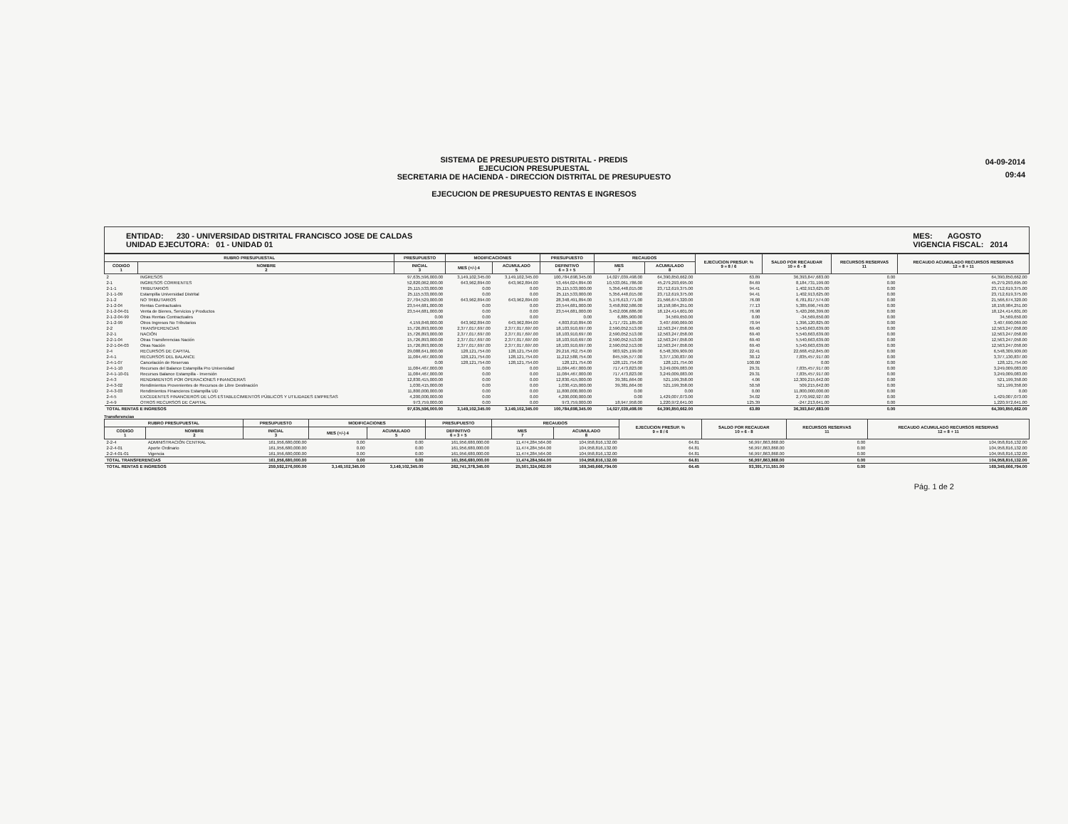SISTEMA DE PRESUPUESTO DISTRITAL - PREDIS
EJECUCION PRESUPUESTAL
SECRETARIA DE HACIENDA - DIRECCION DISTRITAL DE PRESUPUESTO
EJECUCION DE PRESUPUESTO RENTAS E INGRESOS
04-09-2014
09:44
ENTIDAD: 230 - UNIVERSIDAD DISTRITAL FRANCISCO JOSE DE CALDAS
UNIDAD EJECUTORA: 01 - UNIDAD 01
MES: AGOSTO
VIGENCIA FISCAL: 2014
| RUBRO PRESUPUESTAL | | PRESUPUESTO | MODIFICACIONES | | PRESUPUESTO | RECAUDOS | | EJECUCION PRESUP. % 9 = 8 / 6 | SALDO POR RECAUDAR 10 = 6 - 8 | RECURSOS RESERVAS 11 | RECAUDO ACUMULADO RECURSOS RESERVAS 12 = 8 + 11 |
| --- | --- | --- | --- | --- | --- | --- | --- | --- | --- | --- | --- |
| CODIGO 1 | NOMBRE 2 | INICIAL 3 | MES (+/-) 4 | ACUMULADO 5 | DEFINITIVO 6 = 3 + 5 | MES 7 | ACUMULADO 8 | | | | |
| 2 | INGRESOS | 97,635,596,000.00 | 3,149,102,345.00 | 3,149,102,345.00 | 100,784,698,345.00 | 14,027,039,498.00 | 64,390,850,662.00 | 63.89 | 36,393,847,683.00 | 0.00 | 64,390,850,662.00 |
| 2-1 | INGRESOS CORRIENTES | 52,820,062,000.00 | 643,962,894.00 | 643,962,894.00 | 53,464,024,894.00 | 10,533,061,786.00 | 45,279,293,695.00 | 84.69 | 8,184,731,199.00 | 0.00 | 45,279,293,695.00 |
| 2-1-1 | TRIBUTARIOS | 25,115,533,000.00 | 0.00 | 0.00 | 25,115,533,000.00 | 5,356,448,015.00 | 23,712,619,375.00 | 94.41 | 1,402,913,625.00 | 0.00 | 23,712,619,375.00 |
| 2-1-1-09 | Estampilla Universidad Distrital | 25,115,533,000.00 | 0.00 | 0.00 | 25,115,533,000.00 | 5,356,448,015.00 | 23,712,619,375.00 | 94.41 | 1,402,913,625.00 | 0.00 | 23,712,619,375.00 |
| 2-1-2 | NO TRIBUTARIOS | 27,704,529,000.00 | 643,962,894.00 | 643,962,894.00 | 28,348,491,894.00 | 5,176,613,771.00 | 21,566,674,320.00 | 76.08 | 6,781,817,574.00 | 0.00 | 21,566,674,320.00 |
| 2-1-2-04 | Rentas Contractuales | 23,544,681,000.00 | 0.00 | 0.00 | 23,544,681,000.00 | 3,458,892,586.00 | 18,158,984,251.00 | 77.13 | 5,385,696,749.00 | 0.00 | 18,158,984,251.00 |
| 2-1-2-04-01 | Venta de Bienes, Servicios y Productos | 23,544,681,000.00 | 0.00 | 0.00 | 23,544,681,000.00 | 3,452,006,686.00 | 18,124,414,601.00 | 76.98 | 5,420,266,399.00 | 0.00 | 18,124,414,601.00 |
| 2-1-2-04-99 | Otras Rentas Contractuales | 0.00 | 0.00 | 0.00 | 0.00 | 6,885,900.00 | 34,569,650.00 | 0.00 | -34,569,650.00 | 0.00 | 34,569,650.00 |
| 2-1-2-99 | Otros Ingresos No Tributarios | 4,159,848,000.00 | 643,962,894.00 | 643,962,894.00 | 4,803,810,894.00 | 1,717,721,185.00 | 3,407,690,069.00 | 70.94 | 1,396,120,825.00 | 0.00 | 3,407,690,069.00 |
| 2-2 | TRANSFERENCIAS | 15,726,893,000.00 | 2,377,017,697.00 | 2,377,017,697.00 | 18,103,910,697.00 | 2,590,052,513.00 | 12,563,247,058.00 | 69.40 | 5,540,663,639.00 | 0.00 | 12,563,247,058.00 |
| 2-2-1 | NACIÓN | 15,726,893,000.00 | 2,377,017,697.00 | 2,377,017,697.00 | 18,103,910,697.00 | 2,590,052,513.00 | 12,563,247,058.00 | 69.40 | 5,540,663,639.00 | 0.00 | 12,563,247,058.00 |
| 2-2-1-04 | Otras Transferencias Nación | 15,726,893,000.00 | 2,377,017,697.00 | 2,377,017,697.00 | 18,103,910,697.00 | 2,590,052,513.00 | 12,563,247,058.00 | 69.40 | 5,540,663,639.00 | 0.00 | 12,563,247,058.00 |
| 2-2-1-04-03 | Otras Nación | 15,726,893,000.00 | 2,377,017,697.00 | 2,377,017,697.00 | 18,103,910,697.00 | 2,590,052,513.00 | 12,563,247,058.00 | 69.40 | 5,540,663,639.00 | 0.00 | 12,563,247,058.00 |
| 2-4 | RECURSOS DE CAPITAL | 29,088,641,000.00 | 128,121,754.00 | 128,121,754.00 | 29,216,762,754.00 | 903,925,199.00 | 6,548,309,909.00 | 22.41 | 22,668,452,845.00 | 0.00 | 6,548,309,909.00 |
| 2-4-1 | RECURSOS DEL BALANCE | 11,084,467,000.00 | 128,121,754.00 | 128,121,754.00 | 11,212,588,754.00 | 845,595,577.00 | 3,377,130,837.00 | 30.12 | 7,835,457,917.00 | 0.00 | 3,377,130,837.00 |
| 2-4-1-07 | Cancelación de Reservas | 0.00 | 128,121,754.00 | 128,121,754.00 | 128,121,754.00 | 128,121,754.00 | 128,121,754.00 | 100.00 | 0.00 | 0.00 | 128,121,754.00 |
| 2-4-1-10 | Recursos del Balance Estampilla Pro Universidad | 11,084,467,000.00 | 0.00 | 0.00 | 11,084,467,000.00 | 717,473,823.00 | 3,249,009,083.00 | 29.31 | 7,835,457,917.00 | 0.00 | 3,249,009,083.00 |
| 2-4-1-10-01 | Recursos Balance Estampilla - Inversión | 11,084,467,000.00 | 0.00 | 0.00 | 11,084,467,000.00 | 717,473,823.00 | 3,249,009,083.00 | 29.31 | 7,835,457,917.00 | 0.00 | 3,249,009,083.00 |
| 2-4-3 | RENDIMIENTOS POR OPERACIONES FINANCIERAS | 12,830,415,000.00 | 0.00 | 0.00 | 12,830,415,000.00 | 39,381,664.00 | 521,199,358.00 | 4.06 | 12,309,215,642.00 | 0.00 | 521,199,358.00 |
| 2-4-3-02 | Rendimientos Provenientes de Recursos de Libre Destinación | 1,030,415,000.00 | 0.00 | 0.00 | 1,030,415,000.00 | 39,381,664.00 | 521,199,358.00 | 50.58 | 509,215,642.00 | 0.00 | 521,199,358.00 |
| 2-4-3-03 | Rendimientos Financieros Estampilla UD | 11,800,000,000.00 | 0.00 | 0.00 | 11,800,000,000.00 | 0.00 | 0.00 | 0.00 | 11,800,000,000.00 | 0.00 | 0.00 |
| 2-4-5 | EXCEDENTES FINANCIEROS DE LOS ESTABLECIMIENTOS PÚBLICOS Y UTILIDADES EMPRESAS | 4,200,000,000.00 | 0.00 | 0.00 | 4,200,000,000.00 | 0.00 | 1,429,007,073.00 | 34.02 | 2,770,992,927.00 | 0.00 | 1,429,007,073.00 |
| 2-4-9 | OTROS RECURSOS DE CAPITAL | 973,759,000.00 | 0.00 | 0.00 | 973,759,000.00 | 18,947,958.00 | 1,220,972,641.00 | 125.39 | -247,213,641.00 | 0.00 | 1,220,972,641.00 |
| TOTAL RENTAS E INGRESOS | | 97,635,596,000.00 | 3,149,102,345.00 | 3,149,102,345.00 | 100,784,698,345.00 | 14,027,039,498.00 | 64,390,850,662.00 | 63.89 | 36,393,847,683.00 | 0.00 | 64,390,850,662.00 |
Transferencias
| RUBRO PRESUPUESTAL | | PRESUPUESTO | MODIFICACIONES | | PRESUPUESTO | RECAUDOS | | EJECUCION PRESUP. % 9 = 8 / 6 | SALDO POR RECAUDAR 10 = 6 - 8 | RECURSOS RESERVAS 11 | RECAUDO ACUMULADO RECURSOS RESERVAS 12 = 8 + 11 |
| --- | --- | --- | --- | --- | --- | --- | --- | --- | --- | --- | --- |
| CODIGO 1 | NOMBRE 2 | INICIAL 3 | MES (+/-) 4 | ACUMULADO 5 | DEFINITIVO 6 = 3 + 5 | MES 7 | ACUMULADO 8 | | | | |
| 2-2-4 | ADMINISTRACIÓN CENTRAL | 161,956,680,000.00 | 0.00 | 0.00 | 161,956,680,000.00 | 11,474,284,564.00 | 104,958,816,132.00 | 64.81 | 56,997,863,868.00 | 0.00 | 104,958,816,132.00 |
| 2-2-4-01 | Aporte Ordinario | 161,956,680,000.00 | 0.00 | 0.00 | 161,956,680,000.00 | 11,474,284,564.00 | 104,958,816,132.00 | 64.81 | 56,997,863,868.00 | 0.00 | 104,958,816,132.00 |
| 2-2-4-01-01 | Vigencia | 161,956,680,000.00 | 0.00 | 0.00 | 161,956,680,000.00 | 11,474,284,564.00 | 104,958,816,132.00 | 64.81 | 56,997,863,868.00 | 0.00 | 104,958,816,132.00 |
| TOTAL TRANSFERENCIAS | | 161,956,680,000.00 | 0.00 | 0.00 | 161,956,680,000.00 | 11,474,284,564.00 | 104,958,816,132.00 | 64.81 | 56,997,863,868.00 | 0.00 | 104,958,816,132.00 |
| TOTAL RENTAS E INGRESOS | | 259,592,276,000.00 | 3,149,102,345.00 | 3,149,102,345.00 | 262,741,378,345.00 | 25,501,324,062.00 | 169,349,666,794.00 | 64.45 | 93,391,711,551.00 | 0.00 | 169,349,666,794.00 |
Pág. 1 de 2